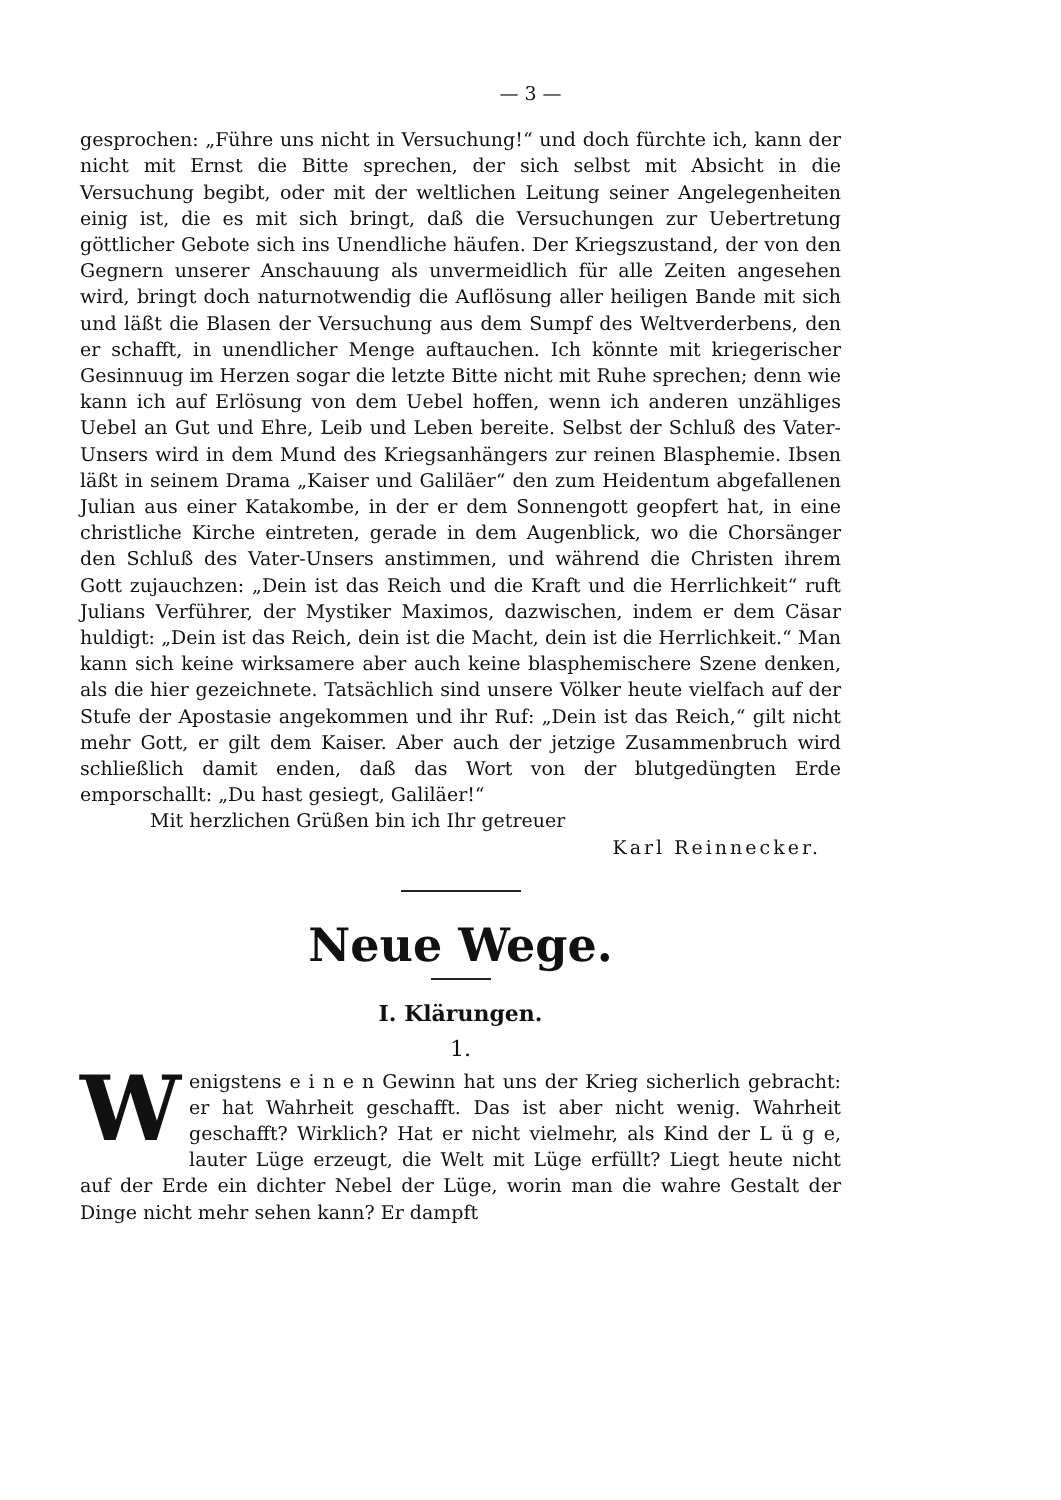— 3 —
gesprochen: „Führe uns nicht in Versuchung!“ und doch fürchte ich, kann der nicht mit Ernst die Bitte sprechen, der sich selbst mit Absicht in die Versuchung begibt, oder mit der weltlichen Leitung seiner Angelegenheiten einig ist, die es mit sich bringt, daß die Versuchungen zur Uebertretung göttlicher Gebote sich ins Unendliche häufen. Der Kriegszustand, der von den Gegnern unserer Anschauung als unvermeidlich für alle Zeiten angesehen wird, bringt doch naturnotwendig die Auflösung aller heiligen Bande mit sich und läßt die Blasen der Versuchung aus dem Sumpf des Weltverderbens, den er schafft, in unendlicher Menge auftauchen. Ich könnte mit kriegerischer Gesinnuug im Herzen sogar die letzte Bitte nicht mit Ruhe sprechen; denn wie kann ich auf Erlösung von dem Uebel hoffen, wenn ich anderen unzähliges Uebel an Gut und Ehre, Leib und Leben bereite. Selbst der Schluß des Vater-Unsers wird in dem Mund des Kriegsanhängers zur reinen Blasphemie. Ibsen läßt in seinem Drama „Kaiser und Galiläer“ den zum Heidentum abgefallenen Julian aus einer Katakombe, in der er dem Sonnengott geopfert hat, in eine christliche Kirche eintreten, gerade in dem Augenblick, wo die Chorsänger den Schluß des Vater-Unsers anstimmen, und während die Christen ihrem Gott zujauchzen: „Dein ist das Reich und die Kraft und die Herrlichkeit“ ruft Julians Verführer, der Mystiker Maximos, dazwischen, indem er dem Cäsar huldigt: „Dein ist das Reich, dein ist die Macht, dein ist die Herrlichkeit.“ Man kann sich keine wirksamere aber auch keine blasphemischere Szene denken, als die hier gezeichnete. Tatsächlich sind unsere Völker heute vielfach auf der Stufe der Apostasie angekommen und ihr Ruf: „Dein ist das Reich,“ gilt nicht mehr Gott, er gilt dem Kaiser. Aber auch der jetzige Zusammenbruch wird schließlich damit enden, daß das Wort von der blutgedüngten Erde emporschallt: „Du hast gesiegt, Galiläer!“
Mit herzlichen Grüßen bin ich Ihr getreuer
Karl Reinnecker.
Neue Wege.
I. Klärungen.
1.
Wenigstens e i n e n Gewinn hat uns der Krieg sicherlich gebracht: er hat Wahrheit geschafft. Das ist aber nicht wenig. Wahrheit geschafft? Wirklich? Hat er nicht vielmehr, als Kind der L ü g e, lauter Lüge erzeugt, die Welt mit Lüge erfüllt? Liegt heute nicht auf der Erde ein dichter Nebel der Lüge, worin man die wahre Gestalt der Dinge nicht mehr sehen kann? Er dampft